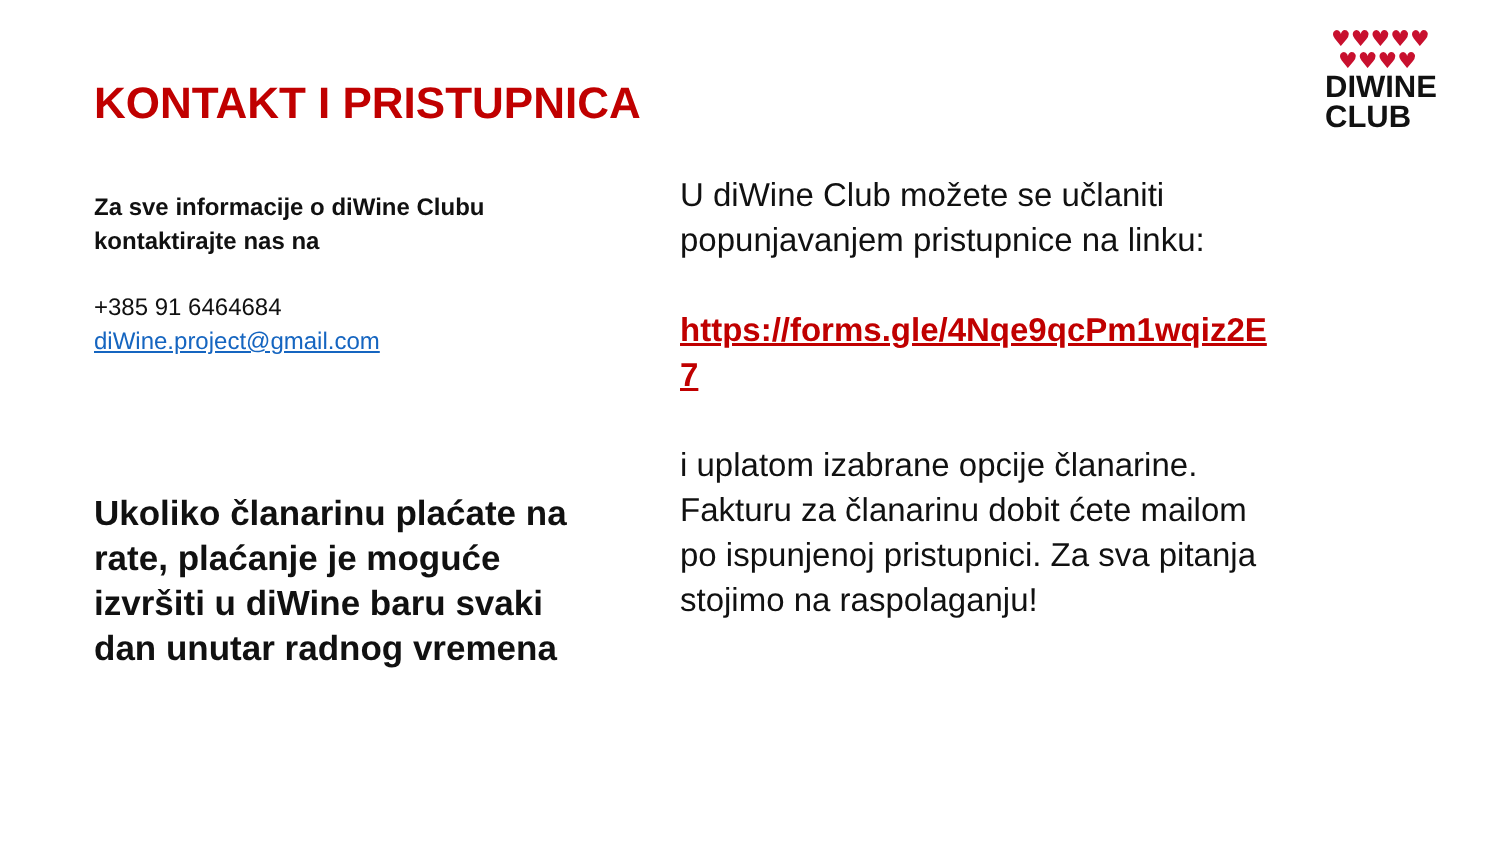KONTAKT I PRISTUPNICA
♥♥♥♥♥
♥♥♥♥
DIWINE
CLUB
Za sve informacije o diWine Clubu kontaktirajte nas na
+385 91 6464684
diWine.project@gmail.com
Ukoliko članarinu plaćate na rate, plaćanje je moguće izvršiti u diWine baru svaki dan unutar radnog vremena
U diWine Club možete se učlaniti popunjavanjem pristupnice na linku:
https://forms.gle/4Nqe9qcPm1wqiz2E7
i uplatom izabrane opcije članarine. Fakturu za članarinu dobit ćete mailom po ispunjenoj pristupnici. Za sva pitanja stojimo na raspolaganju!